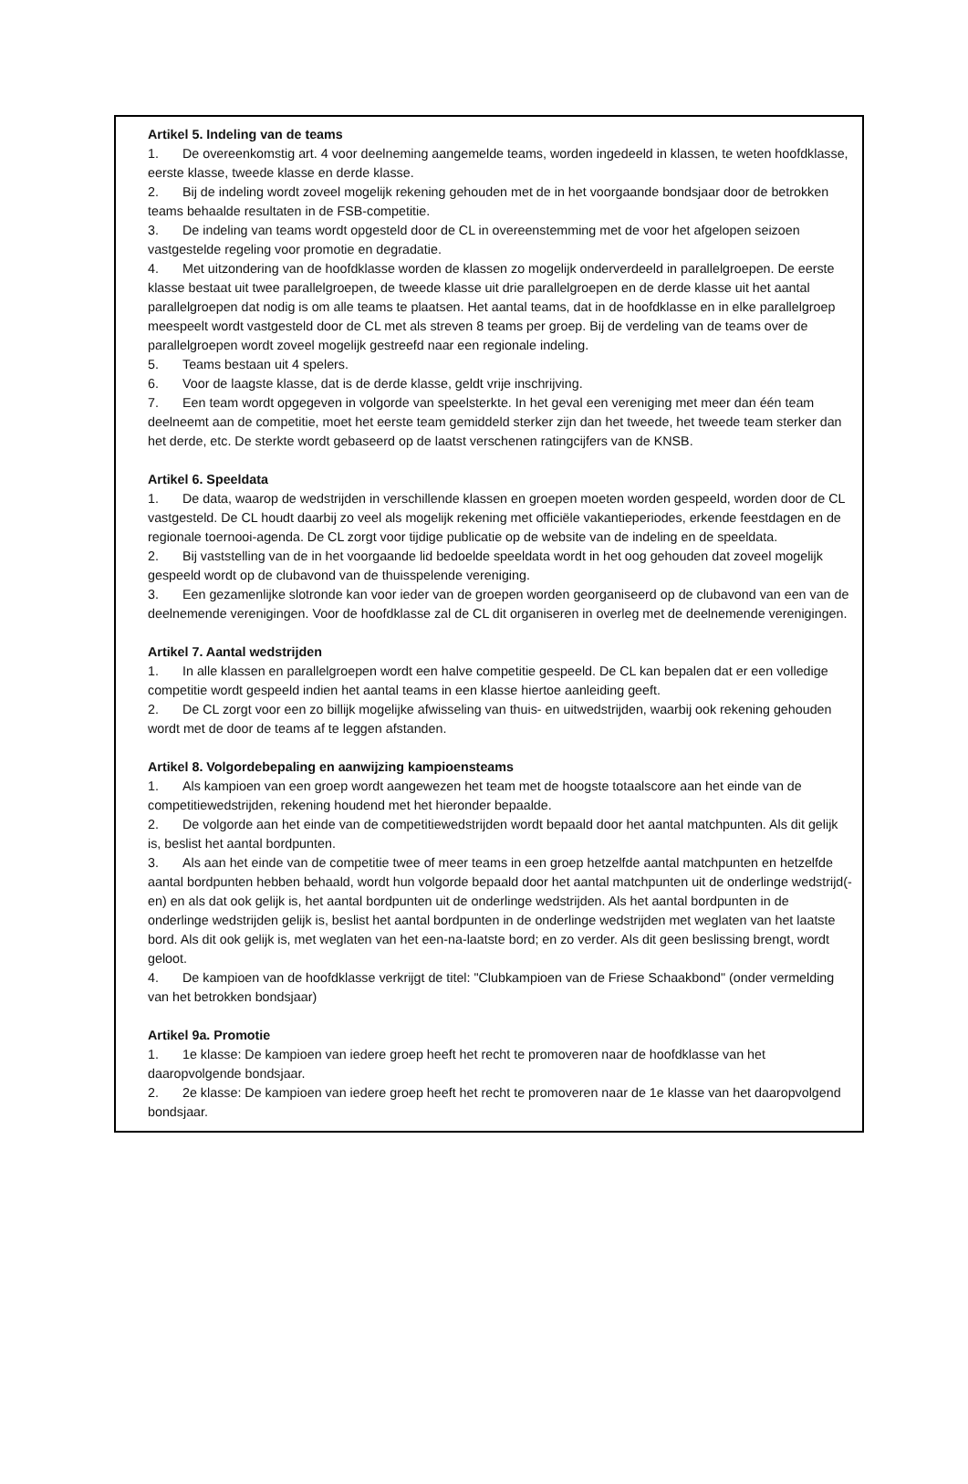Artikel 5. Indeling van de teams
1. De overeenkomstig art. 4 voor deelneming aangemelde teams, worden ingedeeld in klassen, te weten hoofdklasse, eerste klasse, tweede klasse en derde klasse.
2. Bij de indeling wordt zoveel mogelijk rekening gehouden met de in het voorgaande bondsjaar door de betrokken teams behaalde resultaten in de FSB-competitie.
3. De indeling van teams wordt opgesteld door de CL in overeenstemming met de voor het afgelopen seizoen vastgestelde regeling voor promotie en degradatie.
4. Met uitzondering van de hoofdklasse worden de klassen zo mogelijk onderverdeeld in parallelgroepen. De eerste klasse bestaat uit twee parallelgroepen, de tweede klasse uit drie parallelgroepen en de derde klasse uit het aantal parallelgroepen dat nodig is om alle teams te plaatsen. Het aantal teams, dat in de hoofdklasse en in elke parallelgroep meespeelt wordt vastgesteld door de CL met als streven 8 teams per groep. Bij de verdeling van de teams over de parallelgroepen wordt zoveel mogelijk gestreefd naar een regionale indeling.
5. Teams bestaan uit 4 spelers.
6. Voor de laagste klasse, dat is de derde klasse, geldt vrije inschrijving.
7. Een team wordt opgegeven in volgorde van speelsterkte. In het geval een vereniging met meer dan één team deelneemt aan de competitie, moet het eerste team gemiddeld sterker zijn dan het tweede, het tweede team sterker dan het derde, etc. De sterkte wordt gebaseerd op de laatst verschenen ratingcijfers van de KNSB.
Artikel 6. Speeldata
1. De data, waarop de wedstrijden in verschillende klassen en groepen moeten worden gespeeld, worden door de CL vastgesteld. De CL houdt daarbij zo veel als mogelijk rekening met officiële vakantieperiodes, erkende feestdagen en de regionale toernooi-agenda. De CL zorgt voor tijdige publicatie op de website van de indeling en de speeldata.
2. Bij vaststelling van de in het voorgaande lid bedoelde speeldata wordt in het oog gehouden dat zoveel mogelijk gespeeld wordt op de clubavond van de thuisspelende vereniging.
3. Een gezamenlijke slotronde kan voor ieder van de groepen worden georganiseerd op de clubavond van een van de deelnemende verenigingen. Voor de hoofdklasse zal de CL dit organiseren in overleg met de deelnemende verenigingen.
Artikel 7. Aantal wedstrijden
1. In alle klassen en parallelgroepen wordt een halve competitie gespeeld. De CL kan bepalen dat er een volledige competitie wordt gespeeld indien het aantal teams in een klasse hiertoe aanleiding geeft.
2. De CL zorgt voor een zo billijk mogelijke afwisseling van thuis- en uitwedstrijden, waarbij ook rekening gehouden wordt met de door de teams af te leggen afstanden.
Artikel 8. Volgordebepaling en aanwijzing kampioensteams
1. Als kampioen van een groep wordt aangewezen het team met de hoogste totaalscore aan het einde van de competitiewedstrijden, rekening houdend met het hieronder bepaalde.
2. De volgorde aan het einde van de competitiewedstrijden wordt bepaald door het aantal matchpunten. Als dit gelijk is, beslist het aantal bordpunten.
3. Als aan het einde van de competitie twee of meer teams in een groep hetzelfde aantal matchpunten en hetzelfde aantal bordpunten hebben behaald, wordt hun volgorde bepaald door het aantal matchpunten uit de onderlinge wedstrijd(-en) en als dat ook gelijk is, het aantal bordpunten uit de onderlinge wedstrijden. Als het aantal bordpunten in de onderlinge wedstrijden gelijk is, beslist het aantal bordpunten in de onderlinge wedstrijden met weglaten van het laatste bord. Als dit ook gelijk is, met weglaten van het een-na-laatste bord; en zo verder. Als dit geen beslissing brengt, wordt geloot.
4. De kampioen van de hoofdklasse verkrijgt de titel: "Clubkampioen van de Friese Schaakbond" (onder vermelding van het betrokken bondsjaar)
Artikel 9a. Promotie
1. 1e klasse: De kampioen van iedere groep heeft het recht te promoveren naar de hoofdklasse van het daaropvolgende bondsjaar.
2. 2e klasse: De kampioen van iedere groep heeft het recht te promoveren naar de 1e klasse van het daaropvolgend bondsjaar.